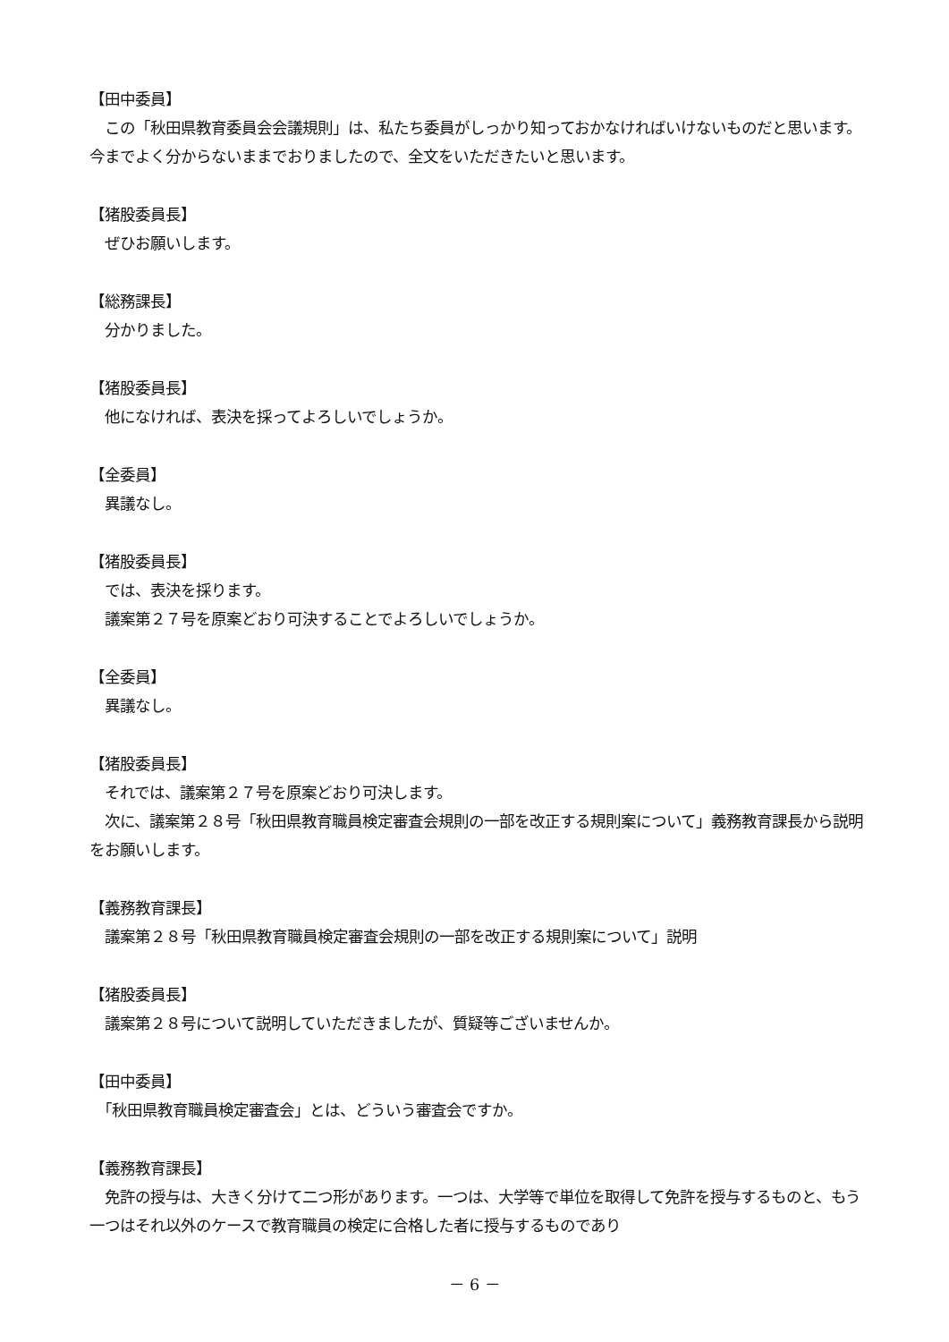【田中委員】
　この「秋田県教育委員会会議規則」は、私たち委員がしっかり知っておかなければいけないものだと思います。今までよく分からないままでおりましたので、全文をいただきたいと思います。
【猪股委員長】
　ぜひお願いします。
【総務課長】
　分かりました。
【猪股委員長】
　他になければ、表決を採ってよろしいでしょうか。
【全委員】
　異議なし。
【猪股委員長】
　では、表決を採ります。
　議案第２７号を原案どおり可決することでよろしいでしょうか。
【全委員】
　異議なし。
【猪股委員長】
　それでは、議案第２７号を原案どおり可決します。
　次に、議案第２８号「秋田県教育職員検定審査会規則の一部を改正する規則案について」義務教育課長から説明をお願いします。
【義務教育課長】
　議案第２８号「秋田県教育職員検定審査会規則の一部を改正する規則案について」説明
【猪股委員長】
　議案第２８号について説明していただきましたが、質疑等ございませんか。
【田中委員】
　「秋田県教育職員検定審査会」とは、どういう審査会ですか。
【義務教育課長】
　免許の授与は、大きく分けて二つ形があります。一つは、大学等で単位を取得して免許を授与するものと、もう一つはそれ以外のケースで教育職員の検定に合格した者に授与するものであり
－ 6 －